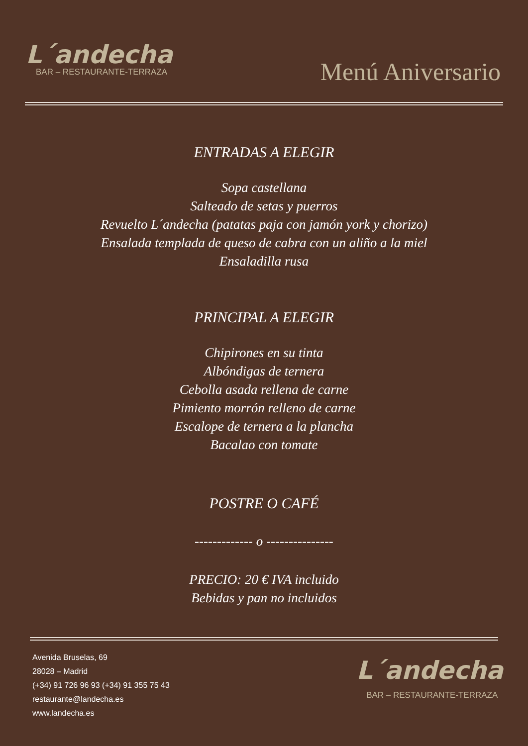L´andecha
BAR – RESTAURANTE-TERRAZA
Menú Aniversario
ENTRADAS A ELEGIR
Sopa castellana
Salteado de setas y puerros
Revuelto L´andecha (patatas paja con jamón york y chorizo)
Ensalada templada de queso de cabra con un aliño a la miel
Ensaladilla rusa
PRINCIPAL A ELEGIR
Chipirones en su tinta
Albóndigas de ternera
Cebolla asada rellena de carne
Pimiento morrón relleno de carne
Escalope de ternera a la plancha
Bacalao con tomate
POSTRE O CAFÉ
------------- o ---------------
PRECIO: 20 € IVA incluido
Bebidas y pan no incluidos
Avenida Bruselas, 69
28028 – Madrid
(+34) 91 726 96 93 (+34) 91 355 75 43
restaurante@landecha.es
www.landecha.es
L´andecha
BAR – RESTAURANTE-TERRAZA